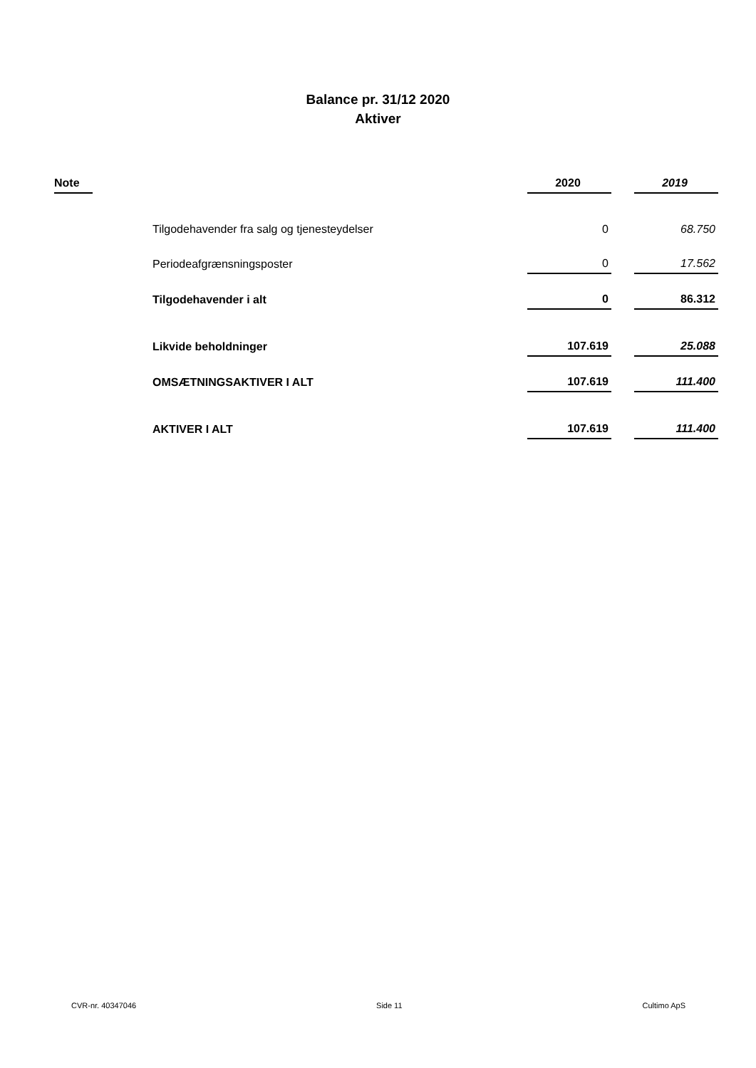Balance pr. 31/12 2020
Aktiver
| Note | | 2020 | | 2019 |
| | Tilgodehavender fra salg og tjenesteydelser | 0 | | 68.750 |
| | Periodeafgrænsningsposter | 0 | | 17.562 |
| | Tilgodehavender i alt | 0 | | 86.312 |
| | Likvide beholdninger | 107.619 | | 25.088 |
| | OMSÆTNINGSAKTIVER I ALT | 107.619 | | 111.400 |
| | AKTIVER I ALT | 107.619 | | 111.400 |
CVR-nr. 40347046 Side 11 Cultimo ApS